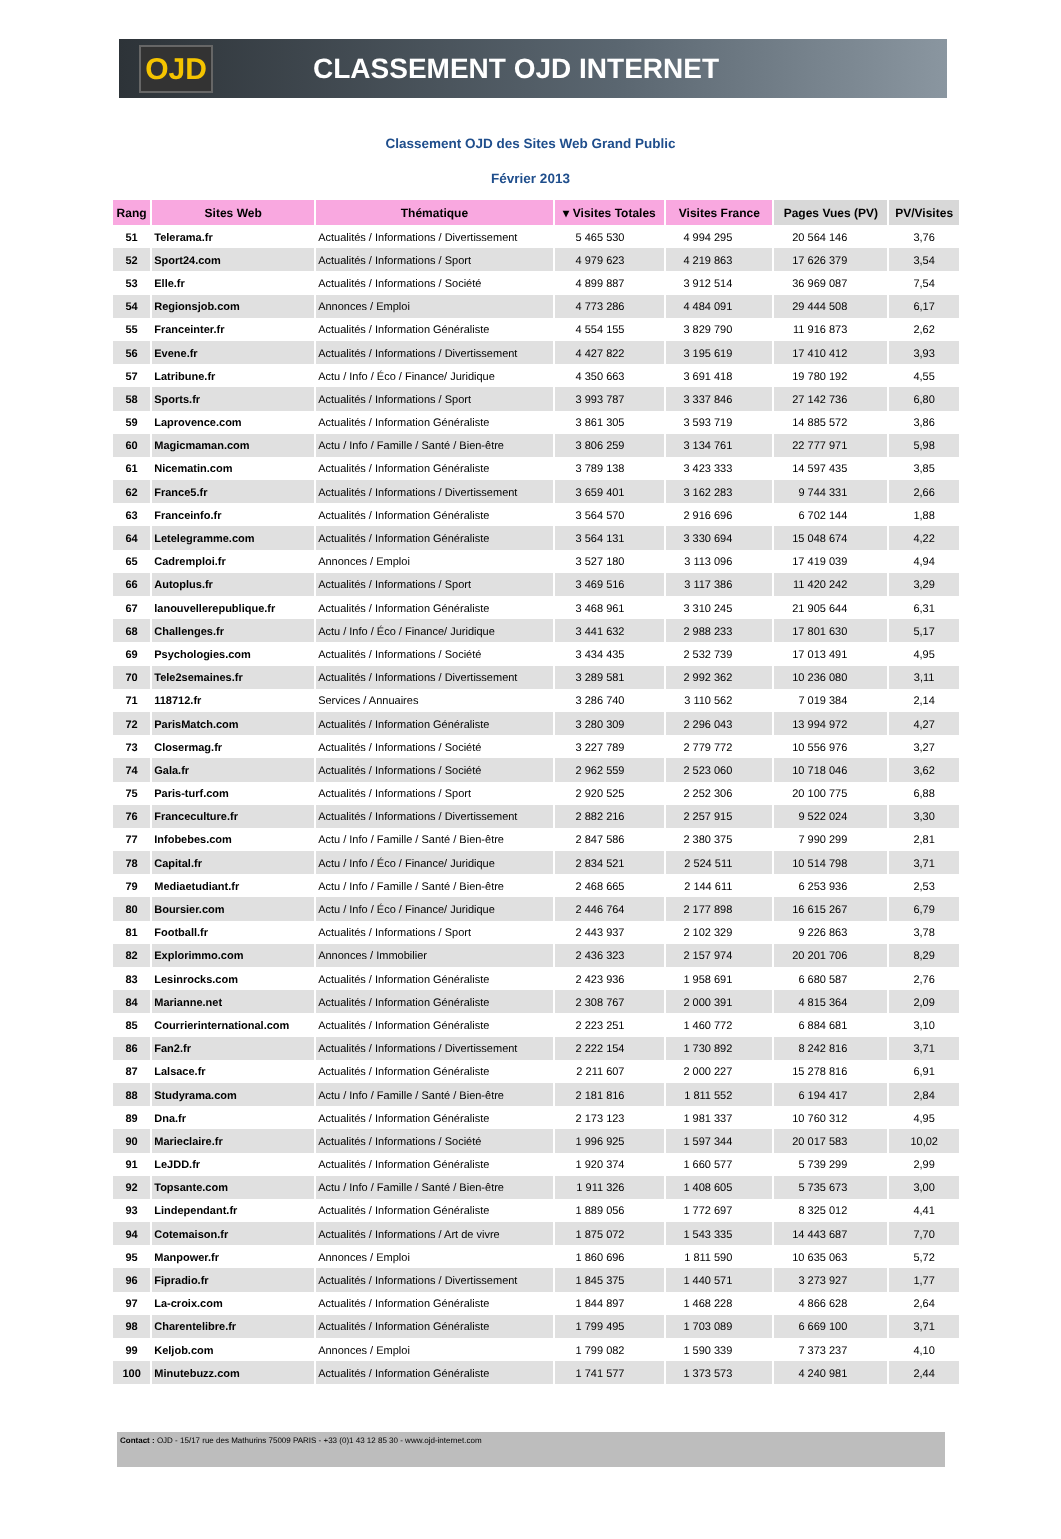OJD
CLASSEMENT OJD INTERNET
Classement OJD des Sites Web Grand Public
Février 2013
| Rang | Sites Web | Thématique | ▾ Visites Totales | Visites France | Pages Vues (PV) | PV/Visites |
| --- | --- | --- | --- | --- | --- | --- |
| 51 | Telerama.fr | Actualités / Informations / Divertissement | 5 465 530 | 4 994 295 | 20 564 146 | 3,76 |
| 52 | Sport24.com | Actualités / Informations / Sport | 4 979 623 | 4 219 863 | 17 626 379 | 3,54 |
| 53 | Elle.fr | Actualités / Informations / Société | 4 899 887 | 3 912 514 | 36 969 087 | 7,54 |
| 54 | Regionsjob.com | Annonces / Emploi | 4 773 286 | 4 484 091 | 29 444 508 | 6,17 |
| 55 | Franceinter.fr | Actualités / Information Généraliste | 4 554 155 | 3 829 790 | 11 916 873 | 2,62 |
| 56 | Evene.fr | Actualités / Informations / Divertissement | 4 427 822 | 3 195 619 | 17 410 412 | 3,93 |
| 57 | Latribune.fr | Actu / Info / Éco / Finance/ Juridique | 4 350 663 | 3 691 418 | 19 780 192 | 4,55 |
| 58 | Sports.fr | Actualités / Informations / Sport | 3 993 787 | 3 337 846 | 27 142 736 | 6,80 |
| 59 | Laprovence.com | Actualités / Information Généraliste | 3 861 305 | 3 593 719 | 14 885 572 | 3,86 |
| 60 | Magicmaman.com | Actu / Info / Famille / Santé / Bien-être | 3 806 259 | 3 134 761 | 22 777 971 | 5,98 |
| 61 | Nicematin.com | Actualités / Information Généraliste | 3 789 138 | 3 423 333 | 14 597 435 | 3,85 |
| 62 | France5.fr | Actualités / Informations / Divertissement | 3 659 401 | 3 162 283 | 9 744 331 | 2,66 |
| 63 | Franceinfo.fr | Actualités / Information Généraliste | 3 564 570 | 2 916 696 | 6 702 144 | 1,88 |
| 64 | Letelegramme.com | Actualités / Information Généraliste | 3 564 131 | 3 330 694 | 15 048 674 | 4,22 |
| 65 | Cadremploi.fr | Annonces / Emploi | 3 527 180 | 3 113 096 | 17 419 039 | 4,94 |
| 66 | Autoplus.fr | Actualités / Informations / Sport | 3 469 516 | 3 117 386 | 11 420 242 | 3,29 |
| 67 | lanouvellerepublique.fr | Actualités / Information Généraliste | 3 468 961 | 3 310 245 | 21 905 644 | 6,31 |
| 68 | Challenges.fr | Actu / Info / Éco / Finance/ Juridique | 3 441 632 | 2 988 233 | 17 801 630 | 5,17 |
| 69 | Psychologies.com | Actualités / Informations / Société | 3 434 435 | 2 532 739 | 17 013 491 | 4,95 |
| 70 | Tele2semaines.fr | Actualités / Informations / Divertissement | 3 289 581 | 2 992 362 | 10 236 080 | 3,11 |
| 71 | 118712.fr | Services / Annuaires | 3 286 740 | 3 110 562 | 7 019 384 | 2,14 |
| 72 | ParisMatch.com | Actualités / Information Généraliste | 3 280 309 | 2 296 043 | 13 994 972 | 4,27 |
| 73 | Closermag.fr | Actualités / Informations / Société | 3 227 789 | 2 779 772 | 10 556 976 | 3,27 |
| 74 | Gala.fr | Actualités / Informations / Société | 2 962 559 | 2 523 060 | 10 718 046 | 3,62 |
| 75 | Paris-turf.com | Actualités / Informations / Sport | 2 920 525 | 2 252 306 | 20 100 775 | 6,88 |
| 76 | Franceculture.fr | Actualités / Informations / Divertissement | 2 882 216 | 2 257 915 | 9 522 024 | 3,30 |
| 77 | Infobebes.com | Actu / Info / Famille / Santé / Bien-être | 2 847 586 | 2 380 375 | 7 990 299 | 2,81 |
| 78 | Capital.fr | Actu / Info / Éco / Finance/ Juridique | 2 834 521 | 2 524 511 | 10 514 798 | 3,71 |
| 79 | Mediaetudiant.fr | Actu / Info / Famille / Santé / Bien-être | 2 468 665 | 2 144 611 | 6 253 936 | 2,53 |
| 80 | Boursier.com | Actu / Info / Éco / Finance/ Juridique | 2 446 764 | 2 177 898 | 16 615 267 | 6,79 |
| 81 | Football.fr | Actualités / Informations / Sport | 2 443 937 | 2 102 329 | 9 226 863 | 3,78 |
| 82 | Explorimmo.com | Annonces / Immobilier | 2 436 323 | 2 157 974 | 20 201 706 | 8,29 |
| 83 | Lesinrocks.com | Actualités / Information Généraliste | 2 423 936 | 1 958 691 | 6 680 587 | 2,76 |
| 84 | Marianne.net | Actualités / Information Généraliste | 2 308 767 | 2 000 391 | 4 815 364 | 2,09 |
| 85 | Courrierinternational.com | Actualités / Information Généraliste | 2 223 251 | 1 460 772 | 6 884 681 | 3,10 |
| 86 | Fan2.fr | Actualités / Informations / Divertissement | 2 222 154 | 1 730 892 | 8 242 816 | 3,71 |
| 87 | Lalsace.fr | Actualités / Information Généraliste | 2 211 607 | 2 000 227 | 15 278 816 | 6,91 |
| 88 | Studyrama.com | Actu / Info / Famille / Santé / Bien-être | 2 181 816 | 1 811 552 | 6 194 417 | 2,84 |
| 89 | Dna.fr | Actualités / Information Généraliste | 2 173 123 | 1 981 337 | 10 760 312 | 4,95 |
| 90 | Marieclaire.fr | Actualités / Informations / Société | 1 996 925 | 1 597 344 | 20 017 583 | 10,02 |
| 91 | LeJDD.fr | Actualités / Information Généraliste | 1 920 374 | 1 660 577 | 5 739 299 | 2,99 |
| 92 | Topsante.com | Actu / Info / Famille / Santé / Bien-être | 1 911 326 | 1 408 605 | 5 735 673 | 3,00 |
| 93 | Lindependant.fr | Actualités / Information Généraliste | 1 889 056 | 1 772 697 | 8 325 012 | 4,41 |
| 94 | Cotemaison.fr | Actualités / Informations / Art de vivre | 1 875 072 | 1 543 335 | 14 443 687 | 7,70 |
| 95 | Manpower.fr | Annonces / Emploi | 1 860 696 | 1 811 590 | 10 635 063 | 5,72 |
| 96 | Fipradio.fr | Actualités / Informations / Divertissement | 1 845 375 | 1 440 571 | 3 273 927 | 1,77 |
| 97 | La-croix.com | Actualités / Information Généraliste | 1 844 897 | 1 468 228 | 4 866 628 | 2,64 |
| 98 | Charentelibre.fr | Actualités / Information Généraliste | 1 799 495 | 1 703 089 | 6 669 100 | 3,71 |
| 99 | Keljob.com | Annonces / Emploi | 1 799 082 | 1 590 339 | 7 373 237 | 4,10 |
| 100 | Minutebuzz.com | Actualités / Information Généraliste | 1 741 577 | 1 373 573 | 4 240 981 | 2,44 |
Contact : OJD - 15/17 rue des Mathurins 75009 PARIS - +33 (0)1 43 12 85 30 - www.ojd-internet.com